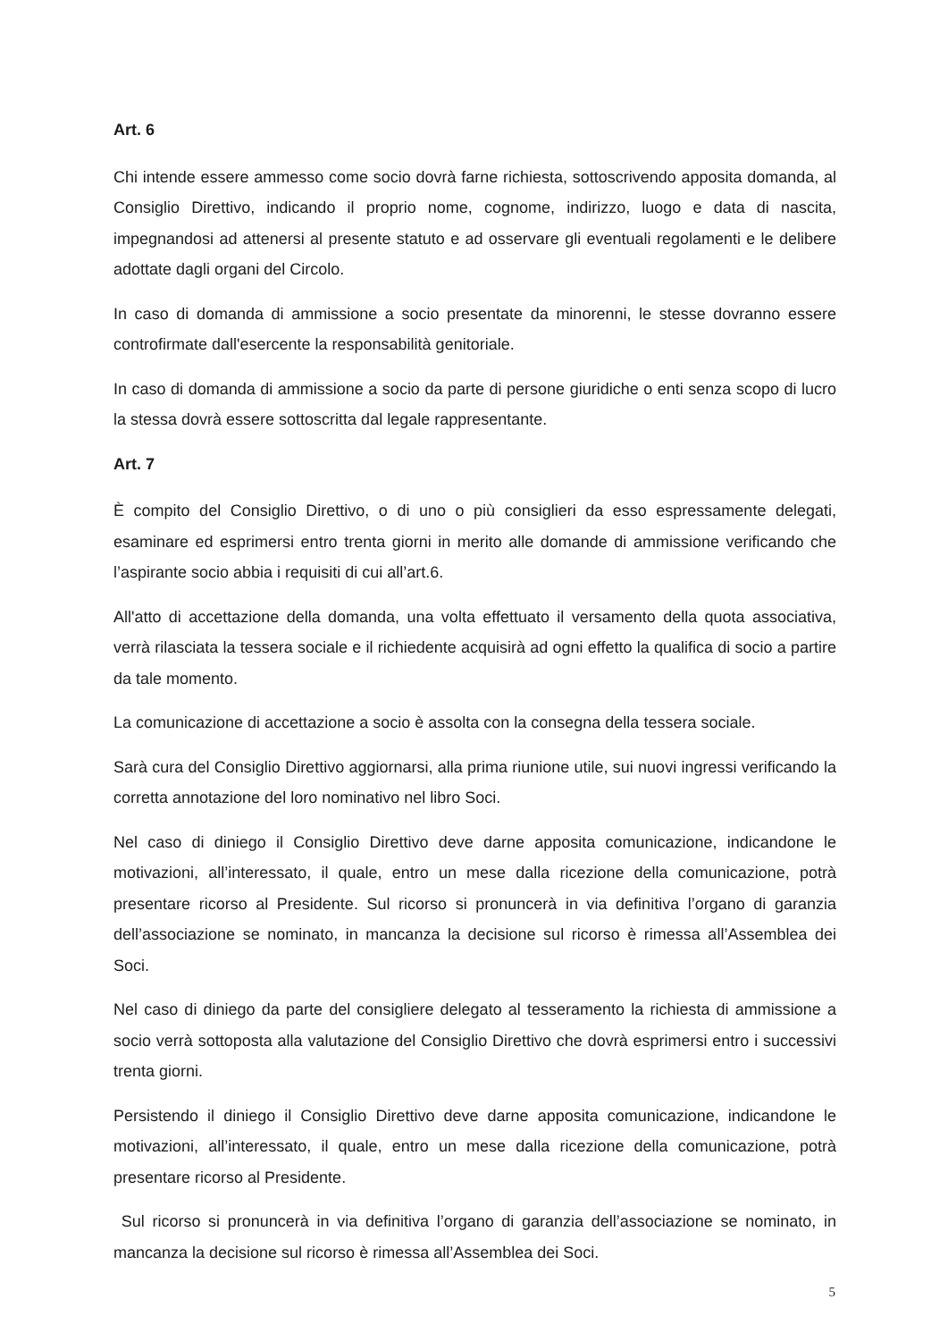Art. 6
Chi intende essere ammesso come socio dovrà farne richiesta, sottoscrivendo apposita domanda, al Consiglio Direttivo, indicando il proprio nome, cognome, indirizzo, luogo e data di nascita, impegnandosi ad attenersi al presente statuto e ad osservare gli eventuali regolamenti e le delibere adottate dagli organi del Circolo.
In caso di domanda di ammissione a socio presentate da minorenni, le stesse dovranno essere controfirmate dall'esercente la responsabilità genitoriale.
In caso di domanda di ammissione a socio da parte di persone giuridiche o enti senza scopo di lucro la stessa dovrà essere sottoscritta dal legale rappresentante.
Art. 7
È compito del Consiglio Direttivo, o di uno o più consiglieri da esso espressamente delegati, esaminare ed esprimersi entro trenta giorni in merito alle domande di ammissione verificando che l’aspirante socio abbia i requisiti di cui all’art.6.
All'atto di accettazione della domanda, una volta effettuato il versamento della quota associativa, verrà rilasciata la tessera sociale e il richiedente acquisirà ad ogni effetto la qualifica di socio a partire da tale momento.
La comunicazione di accettazione a socio è assolta con la consegna della tessera sociale.
Sarà cura del Consiglio Direttivo aggiornarsi, alla prima riunione utile, sui nuovi ingressi verificando la corretta annotazione del loro nominativo nel libro Soci.
Nel caso di diniego il Consiglio Direttivo deve darne apposita comunicazione, indicandone le motivazioni, all’interessato, il quale, entro un mese dalla ricezione della comunicazione, potrà presentare ricorso al Presidente. Sul ricorso si pronuncerà in via definitiva l’organo di garanzia dell’associazione se nominato, in mancanza la decisione sul ricorso è rimessa all’Assemblea dei Soci.
Nel caso di diniego da parte del consigliere delegato al tesseramento la richiesta di ammissione a socio verrà sottoposta alla valutazione del Consiglio Direttivo che dovrà esprimersi entro i successivi trenta giorni.
Persistendo il diniego il Consiglio Direttivo deve darne apposita comunicazione, indicandone le motivazioni, all’interessato, il quale, entro un mese dalla ricezione della comunicazione, potrà presentare ricorso al Presidente.
Sul ricorso si pronuncerà in via definitiva l’organo di garanzia dell’associazione se nominato, in mancanza la decisione sul ricorso è rimessa all’Assemblea dei Soci.
5